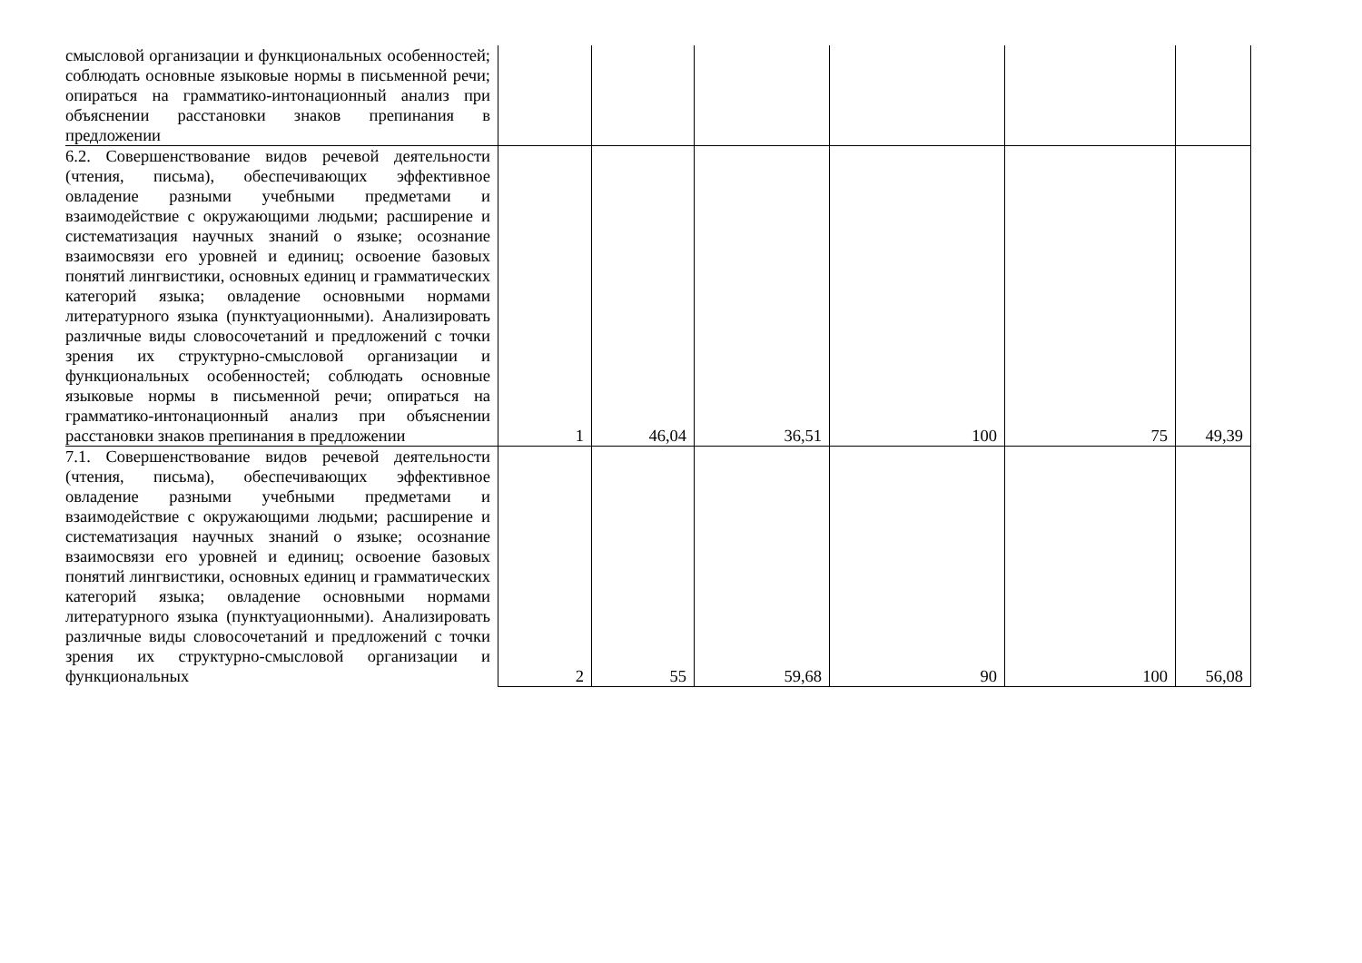| смысловой организации и функциональных особенностей; соблюдать основные языковые нормы в письменной речи; опираться на грамматико-интонационный анализ при объяснении расстановки знаков препинания в предложении | | | | | | |
| 6.2. Совершенствование видов речевой деятельности (чтения, письма), обеспечивающих эффективное овладение разными учебными предметами и взаимодействие с окружающими людьми; расширение и систематизация научных знаний о языке; осознание взаимосвязи его уровней и единиц; освоение базовых понятий лингвистики, основных единиц и грамматических категорий языка; овладение основными нормами литературного языка (пунктуационными). Анализировать различные виды словосочетаний и предложений с точки зрения их структурно-смысловой организации и функциональных особенностей; соблюдать основные языковые нормы в письменной речи; опираться на грамматико-интонационный анализ при объяснении расстановки знаков препинания в предложении | 1 | 46,04 | 36,51 | 100 | 75 | 49,39 |
| 7.1. Совершенствование видов речевой деятельности (чтения, письма), обеспечивающих эффективное овладение разными учебными предметами и взаимодействие с окружающими людьми; расширение и систематизация научных знаний о языке; осознание взаимосвязи его уровней и единиц; освоение базовых понятий лингвистики, основных единиц и грамматических категорий языка; овладение основными нормами литературного языка (пунктуационными). Анализировать различные виды словосочетаний и предложений с точки зрения их структурно-смысловой организации и функциональных | 2 | 55 | 59,68 | 90 | 100 | 56,08 |